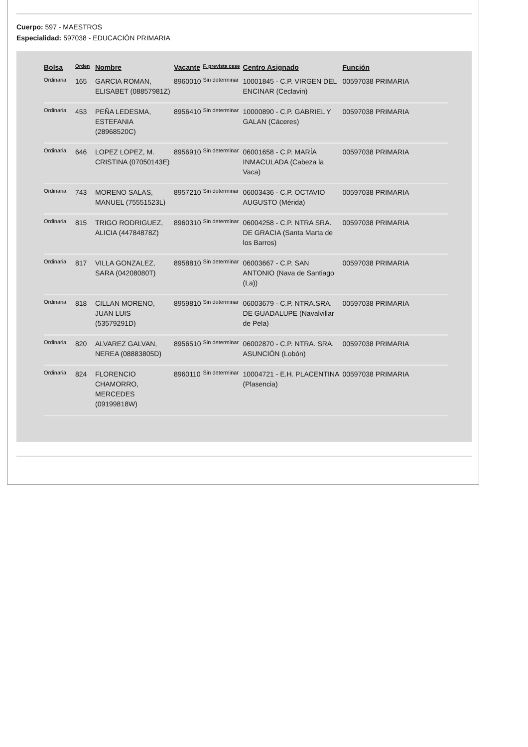Cuerpo: 597 - MAESTROS
Especialidad: 597038 - EDUCACIÓN PRIMARIA
| Bolsa | Orden | Nombre | Vacante | F. prevista cese | Centro Asignado | Función |
| --- | --- | --- | --- | --- | --- | --- |
| Ordinaria | 165 | GARCIA ROMAN, ELISABET (08857981Z) | 8960010 | Sin determinar | 10001845 - C.P. VIRGEN DEL ENCINAR (Ceclavin) | 00597038 PRIMARIA |
| Ordinaria | 453 | PEÑA LEDESMA, ESTEFANIA (28968520C) | 8956410 | Sin determinar | 10000890 - C.P. GABRIEL Y GALAN (Cáceres) | 00597038 PRIMARIA |
| Ordinaria | 646 | LOPEZ LOPEZ, M. CRISTINA (07050143E) | 8956910 | Sin determinar | 06001658 - C.P. MARÍA INMACULADA (Cabeza la Vaca) | 00597038 PRIMARIA |
| Ordinaria | 743 | MORENO SALAS, MANUEL (75551523L) | 8957210 | Sin determinar | 06003436 - C.P. OCTAVIO AUGUSTO (Mérida) | 00597038 PRIMARIA |
| Ordinaria | 815 | TRIGO RODRIGUEZ, ALICIA (44784878Z) | 8960310 | Sin determinar | 06004258 - C.P. NTRA SRA. DE GRACIA (Santa Marta de los Barros) | 00597038 PRIMARIA |
| Ordinaria | 817 | VILLA GONZALEZ, SARA (04208080T) | 8958810 | Sin determinar | 06003667 - C.P. SAN ANTONIO (Nava de Santiago (La)) | 00597038 PRIMARIA |
| Ordinaria | 818 | CILLAN MORENO, JUAN LUIS (53579291D) | 8959810 | Sin determinar | 06003679 - C.P. NTRA.SRA. DE GUADALUPE (Navalvillar de Pela) | 00597038 PRIMARIA |
| Ordinaria | 820 | ALVAREZ GALVAN, NEREA (08883805D) | 8956510 | Sin determinar | 06002870 - C.P. NTRA. SRA. ASUNCIÓN (Lobón) | 00597038 PRIMARIA |
| Ordinaria | 824 | FLORENCIO CHAMORRO, MERCEDES (09199818W) | 8960110 | Sin determinar | 10004721 - E.H. PLACENTINA (Plasencia) | 00597038 PRIMARIA |